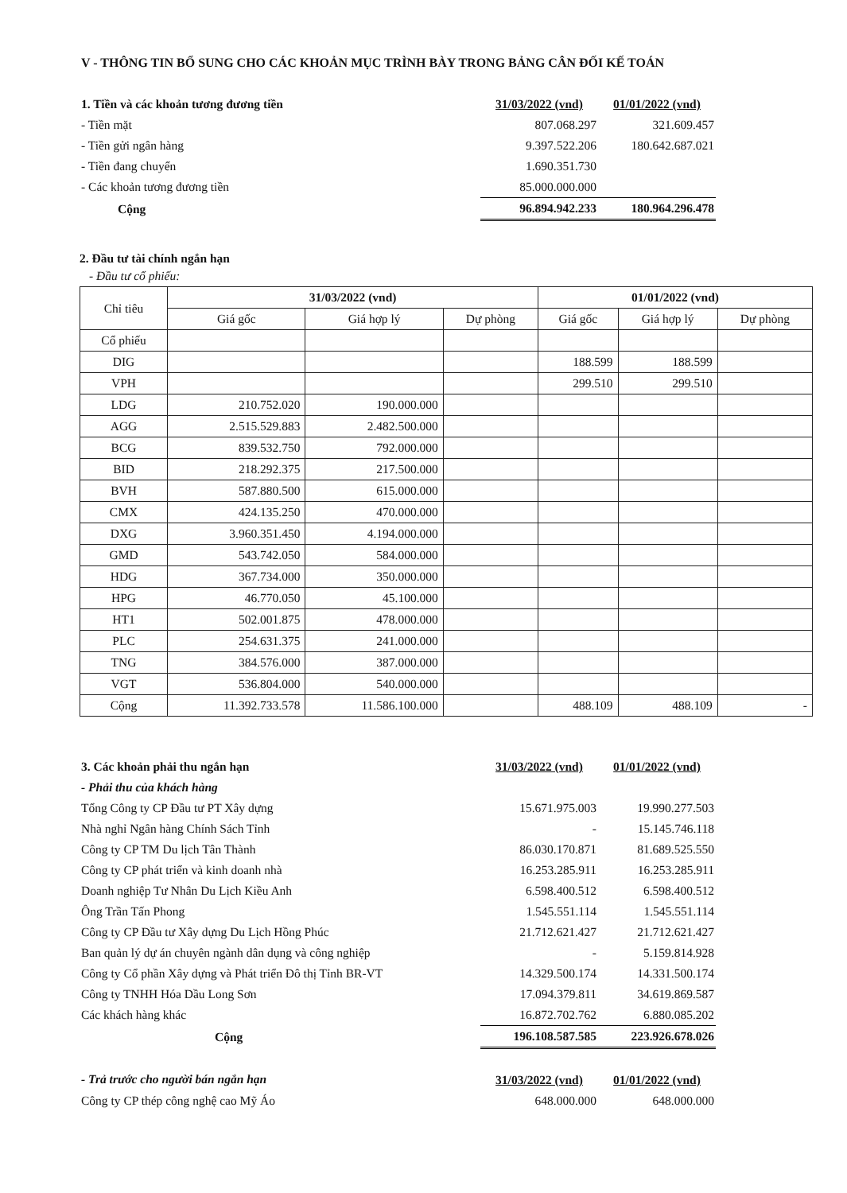V - THÔNG TIN BỔ SUNG CHO CÁC KHOẢN MỤC TRÌNH BÀY TRONG BẢNG CÂN ĐỐI KẾ TOÁN
| 1. Tiền và các khoản tương đương tiền | 31/03/2022 (vnd) | 01/01/2022 (vnd) |
| - Tiền mặt | 807.068.297 | 321.609.457 |
| - Tiền gửi ngân hàng | 9.397.522.206 | 180.642.687.021 |
| - Tiền đang chuyển | 1.690.351.730 | |
| - Các khoản tương đương tiền | 85.000.000.000 | |
| Cộng | 96.894.942.233 | 180.964.296.478 |
2. Đầu tư tài chính ngắn hạn
- Đầu tư cổ phiếu:
| Chỉ tiêu | 31/03/2022 (vnd) | | | 01/01/2022 (vnd) | | |
| --- | --- | --- | --- | --- | --- | --- |
| | Giá gốc | Giá hợp lý | Dự phòng | Giá gốc | Giá hợp lý | Dự phòng |
| Cổ phiếu | | | | | | |
| DIG | | | | 188.599 | 188.599 | |
| VPH | | | | 299.510 | 299.510 | |
| LDG | 210.752.020 | 190.000.000 | | | | |
| AGG | 2.515.529.883 | 2.482.500.000 | | | | |
| BCG | 839.532.750 | 792.000.000 | | | | |
| BID | 218.292.375 | 217.500.000 | | | | |
| BVH | 587.880.500 | 615.000.000 | | | | |
| CMX | 424.135.250 | 470.000.000 | | | | |
| DXG | 3.960.351.450 | 4.194.000.000 | | | | |
| GMD | 543.742.050 | 584.000.000 | | | | |
| HDG | 367.734.000 | 350.000.000 | | | | |
| HPG | 46.770.050 | 45.100.000 | | | | |
| HT1 | 502.001.875 | 478.000.000 | | | | |
| PLC | 254.631.375 | 241.000.000 | | | | |
| TNG | 384.576.000 | 387.000.000 | | | | |
| VGT | 536.804.000 | 540.000.000 | | | | |
| Cộng | 11.392.733.578 | 11.586.100.000 | | 488.109 | 488.109 | - |
| 3. Các khoản phải thu ngắn hạn | 31/03/2022 (vnd) | 01/01/2022 (vnd) |
| - Phải thu của khách hàng | | |
| Tổng Công ty CP Đầu tư PT Xây dựng | 15.671.975.003 | 19.990.277.503 |
| Nhà nghỉ Ngân hàng Chính Sách Tỉnh | - | 15.145.746.118 |
| Công ty CP TM Du lịch Tân Thành | 86.030.170.871 | 81.689.525.550 |
| Công ty CP phát triển và kinh doanh nhà | 16.253.285.911 | 16.253.285.911 |
| Doanh nghiệp Tư Nhân Du Lịch Kiều Anh | 6.598.400.512 | 6.598.400.512 |
| Ông Trần Tấn Phong | 1.545.551.114 | 1.545.551.114 |
| Công ty CP Đầu tư Xây dựng Du Lịch Hồng Phúc | 21.712.621.427 | 21.712.621.427 |
| Ban quản lý dự án chuyên ngành dân dụng và công nghiệp | - | 5.159.814.928 |
| Công ty Cổ phần Xây dựng và Phát triển Đô thị Tỉnh BR-VT | 14.329.500.174 | 14.331.500.174 |
| Công ty TNHH Hóa Dầu Long Sơn | 17.094.379.811 | 34.619.869.587 |
| Các khách hàng khác | 16.872.702.762 | 6.880.085.202 |
| Cộng | 196.108.587.585 | 223.926.678.026 |
| - Trả trước cho người bán ngắn hạn | 31/03/2022 (vnd) | 01/01/2022 (vnd) |
| Công ty CP thép công nghệ cao Mỹ Áo | 648.000.000 | 648.000.000 |